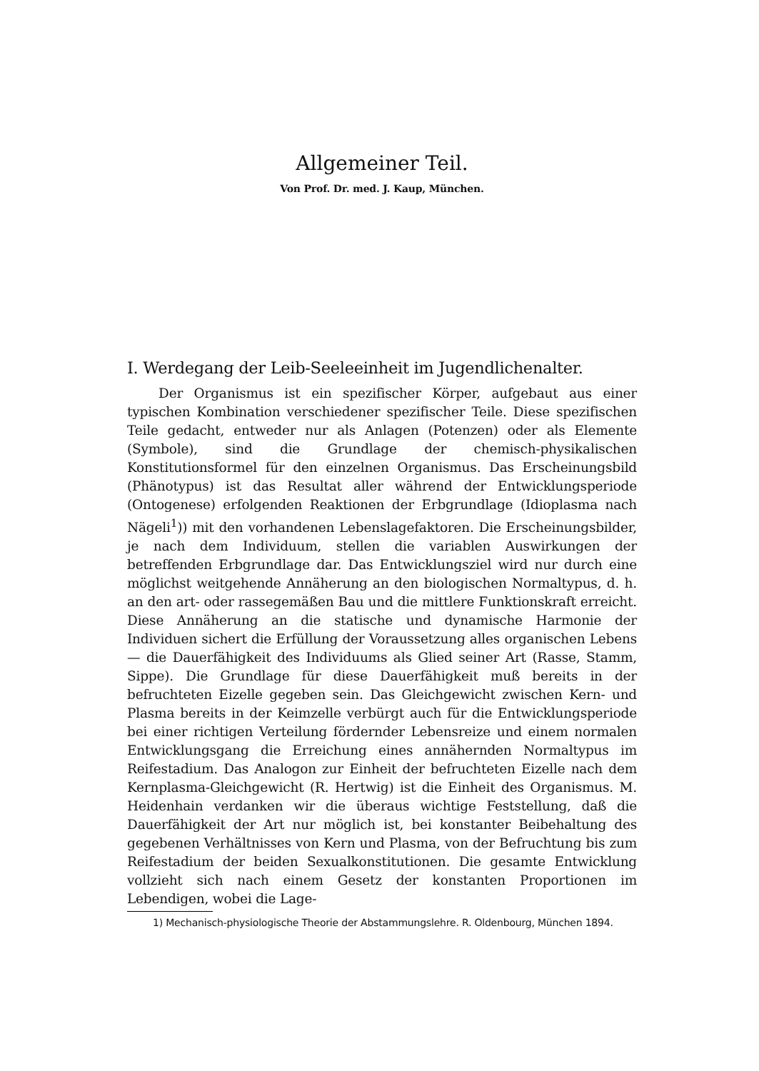Allgemeiner Teil.
Von Prof. Dr. med. J. Kaup, München.
I. Werdegang der Leib-Seeleeinheit im Jugendlichenalter.
Der Organismus ist ein spezifischer Körper, aufgebaut aus einer typischen Kombination verschiedener spezifischer Teile. Diese spezifischen Teile gedacht, entweder nur als Anlagen (Potenzen) oder als Elemente (Symbole), sind die Grundlage der chemisch-physikalischen Konstitutionsformel für den einzelnen Organismus. Das Erscheinungsbild (Phänotypus) ist das Resultat aller während der Entwicklungsperiode (Ontogenese) erfolgenden Reaktionen der Erbgrundlage (Idioplasma nach Nägeli<sup>1</sup>)) mit den vorhandenen Lebenslagefaktoren. Die Erscheinungsbilder, je nach dem Individuum, stellen die variablen Auswirkungen der betreffenden Erbgrundlage dar. Das Entwicklungsziel wird nur durch eine möglichst weitgehende Annäherung an den biologischen Normaltypus, d. h. an den art- oder rassegemäßen Bau und die mittlere Funktionskraft erreicht. Diese Annäherung an die statische und dynamische Harmonie der Individuen sichert die Erfüllung der Voraussetzung alles organischen Lebens — die Dauerfähigkeit des Individuums als Glied seiner Art (Rasse, Stamm, Sippe). Die Grundlage für diese Dauerfähigkeit muß bereits in der befruchteten Eizelle gegeben sein. Das Gleichgewicht zwischen Kern- und Plasma bereits in der Keimzelle verbürgt auch für die Entwicklungsperiode bei einer richtigen Verteilung fördernder Lebensreize und einem normalen Entwicklungsgang die Erreichung eines annähernden Normaltypus im Reifestadium. Das Analogon zur Einheit der befruchteten Eizelle nach dem Kernplasma-Gleichgewicht (R. Hertwig) ist die Einheit des Organismus. M. Heidenhain verdanken wir die überaus wichtige Feststellung, daß die Dauerfähigkeit der Art nur möglich ist, bei konstanter Beibehaltung des gegebenen Verhältnisses von Kern und Plasma, von der Befruchtung bis zum Reifestadium der beiden Sexualkonstitutionen. Die gesamte Entwicklung vollzieht sich nach einem Gesetz der konstanten Proportionen im Lebendigen, wobei die Lage-
1) Mechanisch-physiologische Theorie der Abstammungslehre. R. Oldenbourg, München 1894.